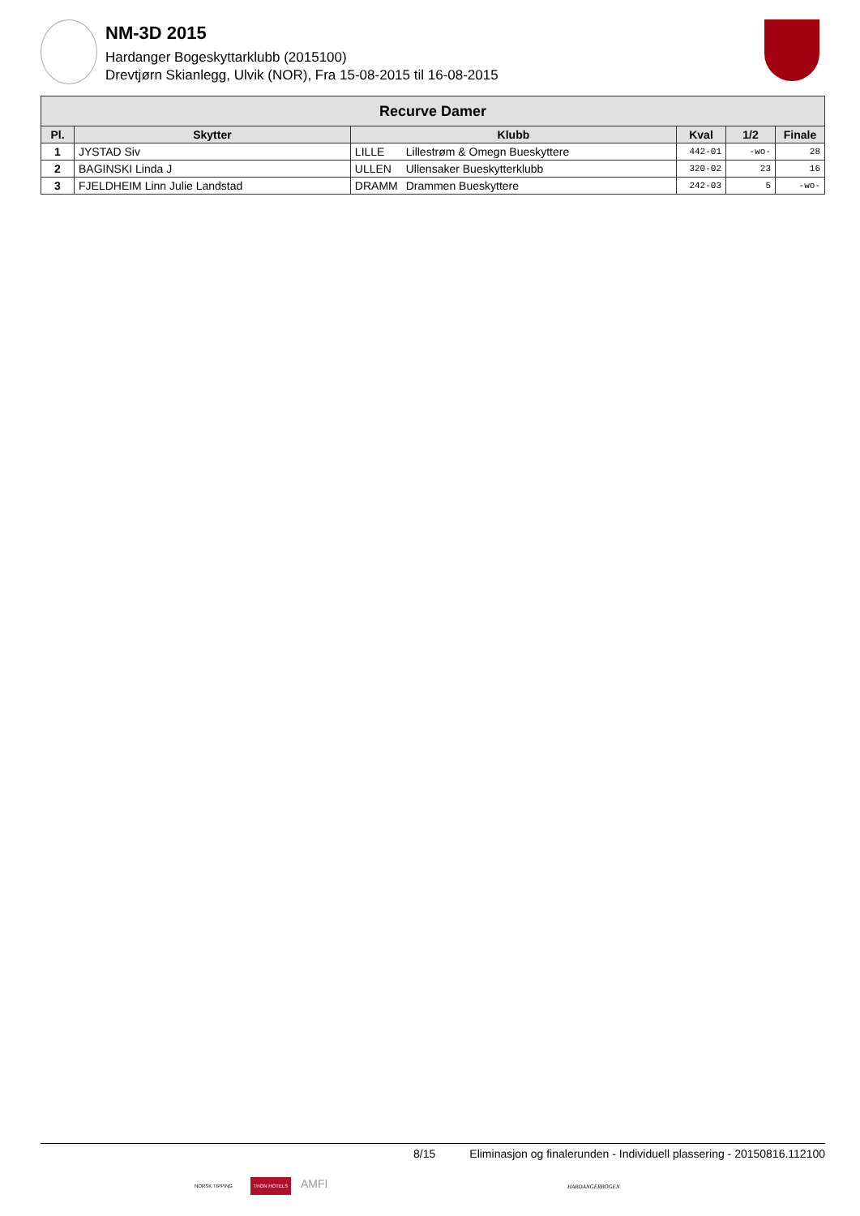NM-3D 2015
Hardanger Bogeskyttarklubb (2015100)
Drevtjørn Skianlegg, Ulvik (NOR), Fra 15-08-2015 til 16-08-2015
| Recurve Damer | | | | | | |
| --- | --- | --- | --- | --- | --- | --- |
| Pl. | Skytter | Klubb | | Kval | 1/2 | Finale |
| 1 | JYSTAD Siv | LILLE | Lillestrøm & Omegn Bueskyttere | 442-01 | -wo- | 28 |
| 2 | BAGINSKI Linda J | ULLEN | Ullensaker Bueskytterklubb | 320-02 | 23 | 16 |
| 3 | FJELDHEIM Linn Julie Landstad | DRAMM | Drammen Bueskyttere | 242-03 | 5 | -wo- |
8/15 Eliminasjon og finalerunden - Individuell plassering - 20150816.112100
NORSK TIPPING THON HOTELS AMFI
HARDANGERBOGEN